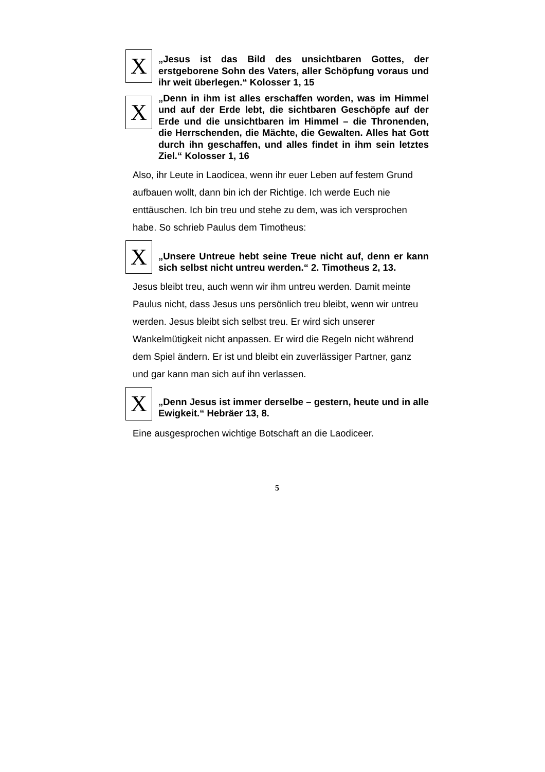X
„Jesus ist das Bild des unsichtbaren Gottes, der erstgeborene Sohn des Vaters, aller Schöpfung voraus und ihr weit überlegen.“ Kolosser 1, 15
X
„Denn in ihm ist alles erschaffen worden, was im Himmel und auf der Erde lebt, die sichtbaren Geschöpfe auf der Erde und die unsichtbaren im Himmel – die Thronenden, die Herrschenden, die Mächte, die Gewalten. Alles hat Gott durch ihn geschaffen, und alles findet in ihm sein letztes Ziel.“ Kolosser 1, 16
Also, ihr Leute in Laodicea, wenn ihr euer Leben auf festem Grund aufbauen wollt, dann bin ich der Richtige. Ich werde Euch nie enttäuschen. Ich bin treu und stehe zu dem, was ich versprochen habe. So schrieb Paulus dem Timotheus:
X
„Unsere Untreue hebt seine Treue nicht auf, denn er kann sich selbst nicht untreu werden.“ 2. Timotheus 2, 13.
Jesus bleibt treu, auch wenn wir ihm untreu werden. Damit meinte Paulus nicht, dass Jesus uns persönlich treu bleibt, wenn wir untreu werden. Jesus bleibt sich selbst treu. Er wird sich unserer Wankelmütigkeit nicht anpassen. Er wird die Regeln nicht während dem Spiel ändern. Er ist und bleibt ein zuverlässiger Partner, ganz und gar kann man sich auf ihn verlassen.
X
„Denn Jesus ist immer derselbe – gestern, heute und in alle Ewigkeit.“ Hebräer 13, 8.
Eine ausgesprochen wichtige Botschaft an die Laodiceer.
5